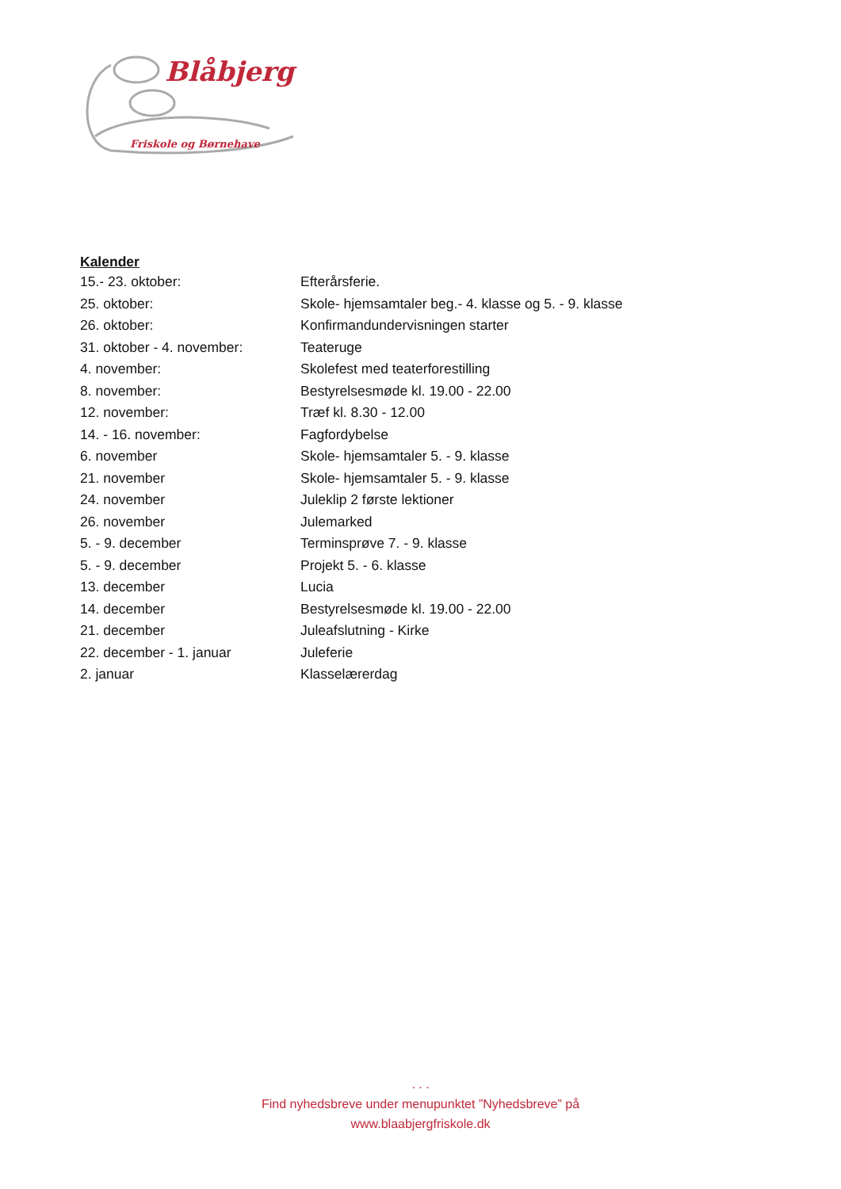Blåbjerg
Friskole og Børnehave
Kalender
| 15.- 23. oktober: | Efterårsferie. |
| 25. oktober: | Skole- hjemsamtaler beg.- 4. klasse og 5. - 9. klasse |
| 26. oktober: | Konfirmandundervisningen starter |
| 31. oktober - 4. november: | Teateruge |
| 4. november: | Skolefest med teaterforestilling |
| 8. november: | Bestyrelsesmøde kl. 19.00 - 22.00 |
| 12. november: | Træf kl. 8.30 - 12.00 |
| 14. - 16. november: | Fagfordybelse |
| 6. november | Skole- hjemsamtaler 5. - 9. klasse |
| 21. november | Skole- hjemsamtaler 5. - 9. klasse |
| 24. november | Juleklip 2 første lektioner |
| 26. november | Julemarked |
| 5. - 9. december | Terminsprøve 7. - 9. klasse |
| 5. - 9. december | Projekt 5. - 6. klasse |
| 13. december | Lucia |
| 14. december | Bestyrelsesmøde kl. 19.00 - 22.00 |
| 21. december | Juleafslutning - Kirke |
| 22. december - 1. januar | Juleferie |
| 2. januar | Klasselærerdag |
. . .
Find nyhedsbreve under menupunktet ”Nyhedsbreve” på
www.blaabjergfriskole.dk